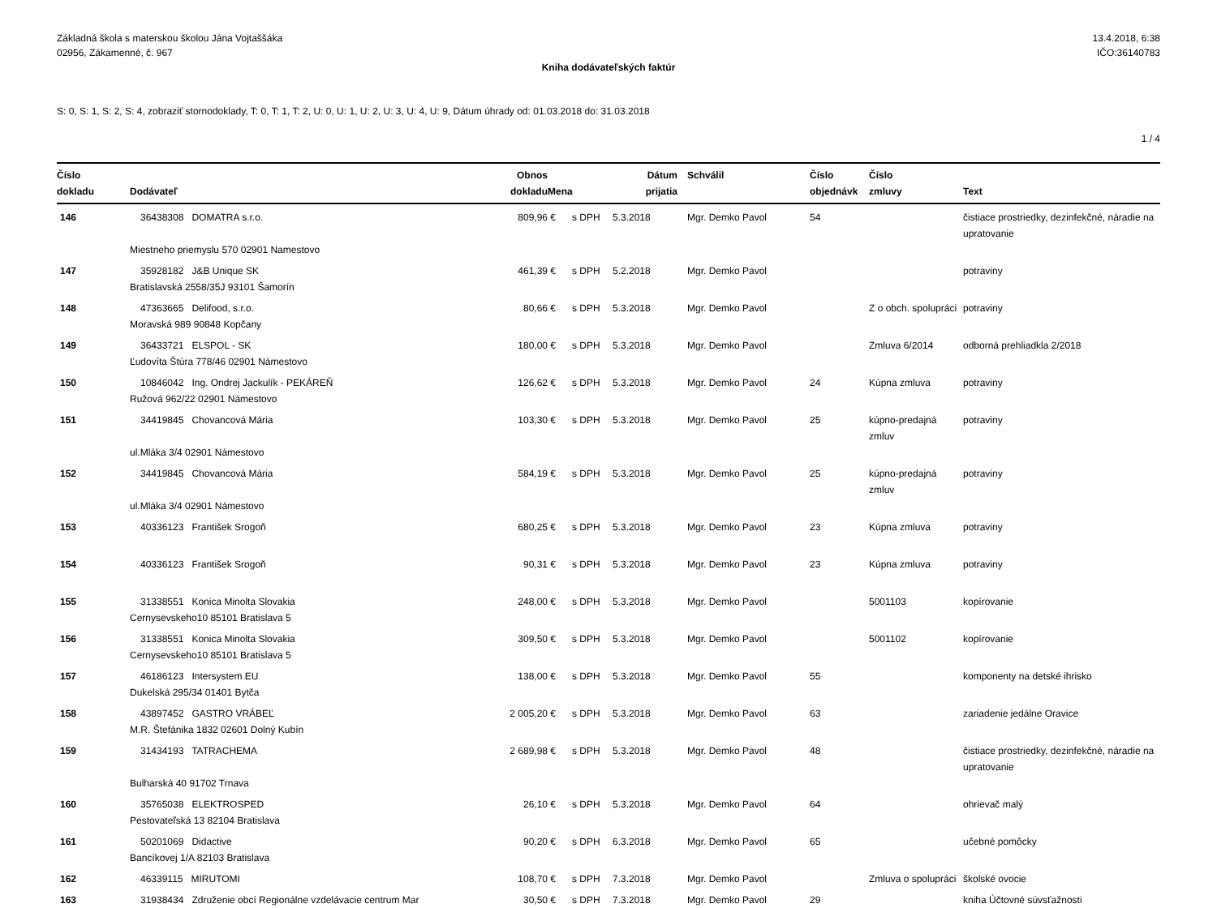Základná škola s materskou školou Jána Vojtaššáka
02956, Zákamenné, č. 967
13.4.2018, 6:38
IČO:36140783
Kniha dodávateľských faktúr
S: 0, S: 1, S: 2, S: 4, zobraziť stornodoklady, T: 0, T: 1, T: 2, U: 0, U: 1, U: 2, U: 3, U: 4, U: 9, Dátum úhrady od: 01.03.2018 do: 31.03.2018
1 / 4
| Číslo dokladu | Dodávateľ | Obnos dokladu | Mena | | Dátum prijatia | Schválil | Číslo objednávk | Číslo zmluvy | Text |
| --- | --- | --- | --- | --- | --- | --- | --- | --- | --- |
| 146 | 36438308 DOMATRA s.r.o. | 809,96 | € | s DPH | 5.3.2018 | Mgr. Demko Pavol | 54 | | čistiace prostriedky, dezinfekčné, náradie na upratovanie |
| | Miestneho priemyslu 570 02901 Namestovo | | | | | | | | |
| 147 | 35928182 J&B Unique SK | 461,39 | € | s DPH | 5.2.2018 | Mgr. Demko Pavol | | | potraviny |
| | Bratislavská 2558/35J 93101 Šamorín | | | | | | | | |
| 148 | 47363665 Delifood, s.r.o. | 80,66 | € | s DPH | 5.3.2018 | Mgr. Demko Pavol | | Z o obch. spolupráci | potraviny |
| | Moravská 989 90848 Kopčany | | | | | | | | |
| 149 | 36433721 ELSPOL - SK | 180,00 | € | s DPH | 5.3.2018 | Mgr. Demko Pavol | | Zmluva 6/2014 | odborná prehliadkla 2/2018 |
| | Ľudovíta Štúra 778/46 02901 Námestovo | | | | | | | | |
| 150 | 10846042 Ing. Ondrej Jackulík - PEKÁREŇ | 126,62 | € | s DPH | 5.3.2018 | Mgr. Demko Pavol | 24 | Kúpna zmluva | potraviny |
| | Ružová 962/22 02901 Námestovo | | | | | | | | |
| 151 | 34419845 Chovancová Mária | 103,30 | € | s DPH | 5.3.2018 | Mgr. Demko Pavol | 25 | kúpno-predajná zmluv | potraviny |
| | ul.Mláka 3/4 02901 Námestovo | | | | | | | | |
| 152 | 34419845 Chovancová Mária | 584,19 | € | s DPH | 5.3.2018 | Mgr. Demko Pavol | 25 | kúpno-predajná zmluv | potraviny |
| | ul.Mláka 3/4 02901 Námestovo | | | | | | | | |
| 153 | 40336123 František Srogoň | 680,25 | € | s DPH | 5.3.2018 | Mgr. Demko Pavol | 23 | Kúpna zmluva | potraviny |
| 154 | 40336123 František Srogoň | 90,31 | € | s DPH | 5.3.2018 | Mgr. Demko Pavol | 23 | Kúpna zmluva | potraviny |
| 155 | 31338551 Konica Minolta Slovakia | 248,00 | € | s DPH | 5.3.2018 | Mgr. Demko Pavol | | 5001103 | kopírovanie |
| | Cernysevskeho10 85101 Bratislava 5 | | | | | | | | |
| 156 | 31338551 Konica Minolta Slovakia | 309,50 | € | s DPH | 5.3.2018 | Mgr. Demko Pavol | | 5001102 | kopírovanie |
| | Cernysevskeho10 85101 Bratislava 5 | | | | | | | | |
| 157 | 46186123 Intersystem EU | 138,00 | € | s DPH | 5.3.2018 | Mgr. Demko Pavol | 55 | | komponenty na detské ihrisko |
| | Dukelská 295/34 01401 Bytča | | | | | | | | |
| 158 | 43897452 GASTRO VRÁBEĽ | 2 005,20 | € | s DPH | 5.3.2018 | Mgr. Demko Pavol | 63 | | zariadenie jedálne Oravice |
| | M.R. Štefánika 1832 02601 Dolný Kubín | | | | | | | | |
| 159 | 31434193 TATRACHEMA | 2 689,98 | € | s DPH | 5.3.2018 | Mgr. Demko Pavol | 48 | | čistiace prostriedky, dezinfekčné, náradie na upratovanie |
| | Bulharská 40 91702 Trnava | | | | | | | | |
| 160 | 35765038 ELEKTROSPED | 26,10 | € | s DPH | 5.3.2018 | Mgr. Demko Pavol | 64 | | ohrievač malý |
| | Pestovateľská 13 82104 Bratislava | | | | | | | | |
| 161 | 50201069 Didactive | 90,20 | € | s DPH | 6.3.2018 | Mgr. Demko Pavol | 65 | | učebné pomôcky |
| | Bancíkovej 1/A 82103 Bratislava | | | | | | | | |
| 162 | 46339115 MIRUTOMI | 108,70 | € | s DPH | 7.3.2018 | Mgr. Demko Pavol | | Zmluva o spolupráci | školské ovocie |
| 163 | 31938434 Združenie obcí Regionálne vzdelávacie centrum Mar | 30,50 | € | s DPH | 7.3.2018 | Mgr. Demko Pavol | 29 | | kniha Účtovné súvsťažnosti |